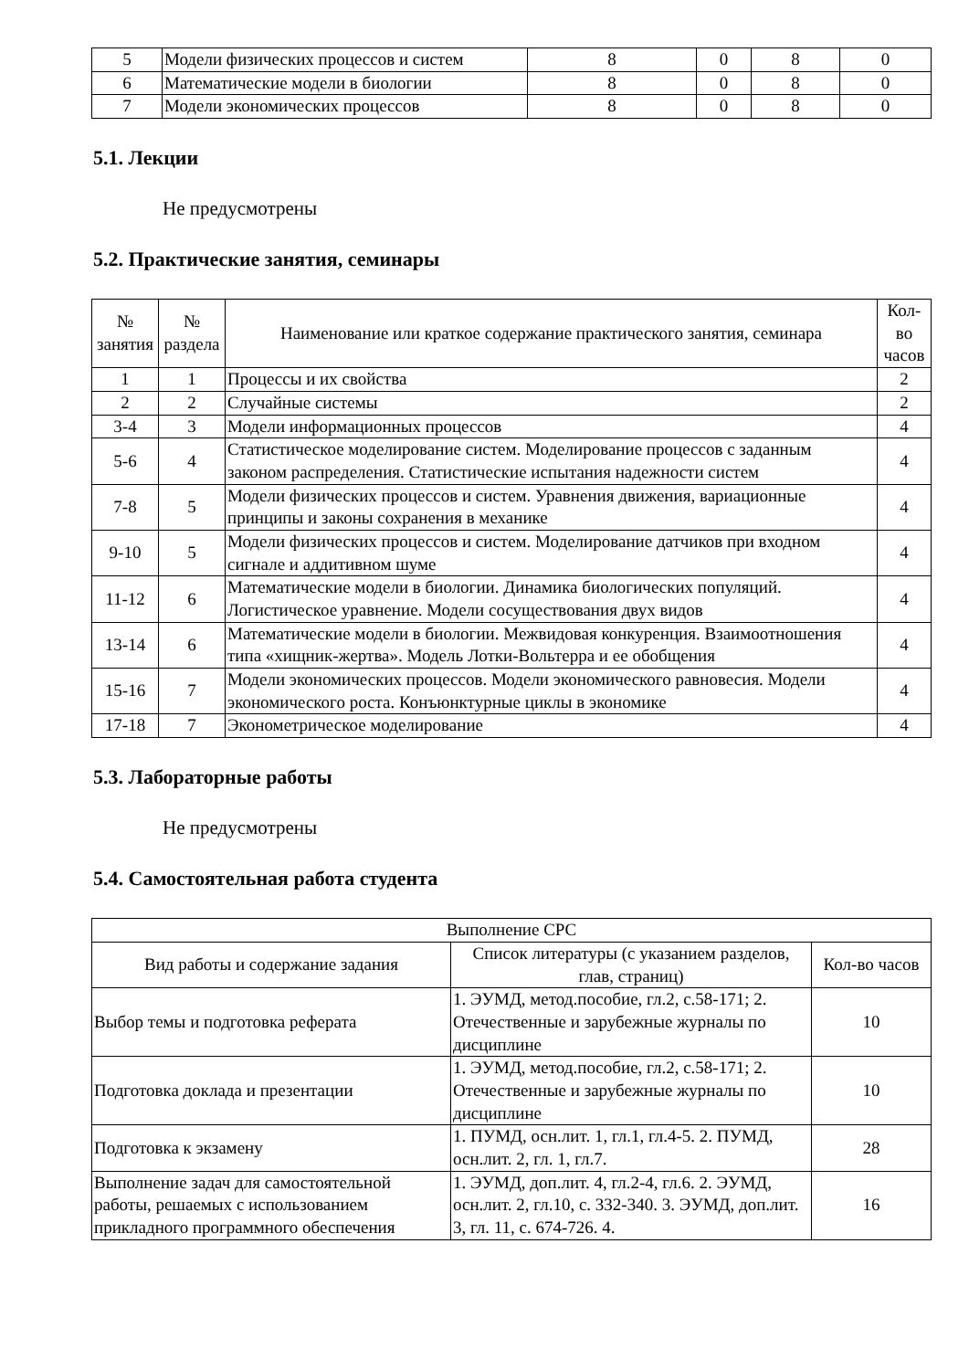| 5 | Модели физических процессов и систем | 8 | 0 | 8 | 0 |
| 6 | Математические модели в биологии | 8 | 0 | 8 | 0 |
| 7 | Модели экономических процессов | 8 | 0 | 8 | 0 |
5.1. Лекции
Не предусмотрены
5.2. Практические занятия, семинары
| № занятия | № раздела | Наименование или краткое содержание практического занятия, семинара | Кол-во часов |
| --- | --- | --- | --- |
| 1 | 1 | Процессы и их свойства | 2 |
| 2 | 2 | Случайные системы | 2 |
| 3-4 | 3 | Модели информационных процессов | 4 |
| 5-6 | 4 | Статистическое моделирование систем. Моделирование процессов с заданным законом распределения. Статистические испытания надежности систем | 4 |
| 7-8 | 5 | Модели физических процессов и систем. Уравнения движения, вариационные принципы и законы сохранения в механике | 4 |
| 9-10 | 5 | Модели физических процессов и систем. Моделирование датчиков при входном сигнале и аддитивном шуме | 4 |
| 11-12 | 6 | Математические модели в биологии. Динамика биологических популяций. Логистическое уравнение. Модели сосуществования двух видов | 4 |
| 13-14 | 6 | Математические модели в биологии. Межвидовая конкуренция. Взаимоотношения типа «хищник-жертва». Модель Лотки-Вольтерра и ее обобщения | 4 |
| 15-16 | 7 | Модели экономических процессов. Модели экономического равновесия. Модели экономического роста. Конъюнктурные циклы в экономике | 4 |
| 17-18 | 7 | Эконометрическое моделирование | 4 |
5.3. Лабораторные работы
Не предусмотрены
5.4. Самостоятельная работа студента
| Выполнение СРС | | |
| --- | --- | --- |
| Вид работы и содержание задания | Список литературы (с указанием разделов, глав, страниц) | Кол-во часов |
| Выбор темы и подготовка реферата | 1. ЭУМД, метод.пособие, гл.2, с.58-171; 2. Отечественные и зарубежные журналы по дисциплине | 10 |
| Подготовка доклада и презентации | 1. ЭУМД, метод.пособие, гл.2, с.58-171; 2. Отечественные и зарубежные журналы по дисциплине | 10 |
| Подготовка к экзамену | 1. ПУМД, осн.лит. 1, гл.1, гл.4-5. 2. ПУМД, осн.лит. 2, гл. 1, гл.7. | 28 |
| Выполнение задач для самостоятельной работы, решаемых с использованием прикладного программного обеспечения | 1. ЭУМД, доп.лит. 4, гл.2-4, гл.6. 2. ЭУМД, осн.лит. 2, гл.10, с. 332-340. 3. ЭУМД, доп.лит. 3, гл. 11, с. 674-726. 4. | 16 |